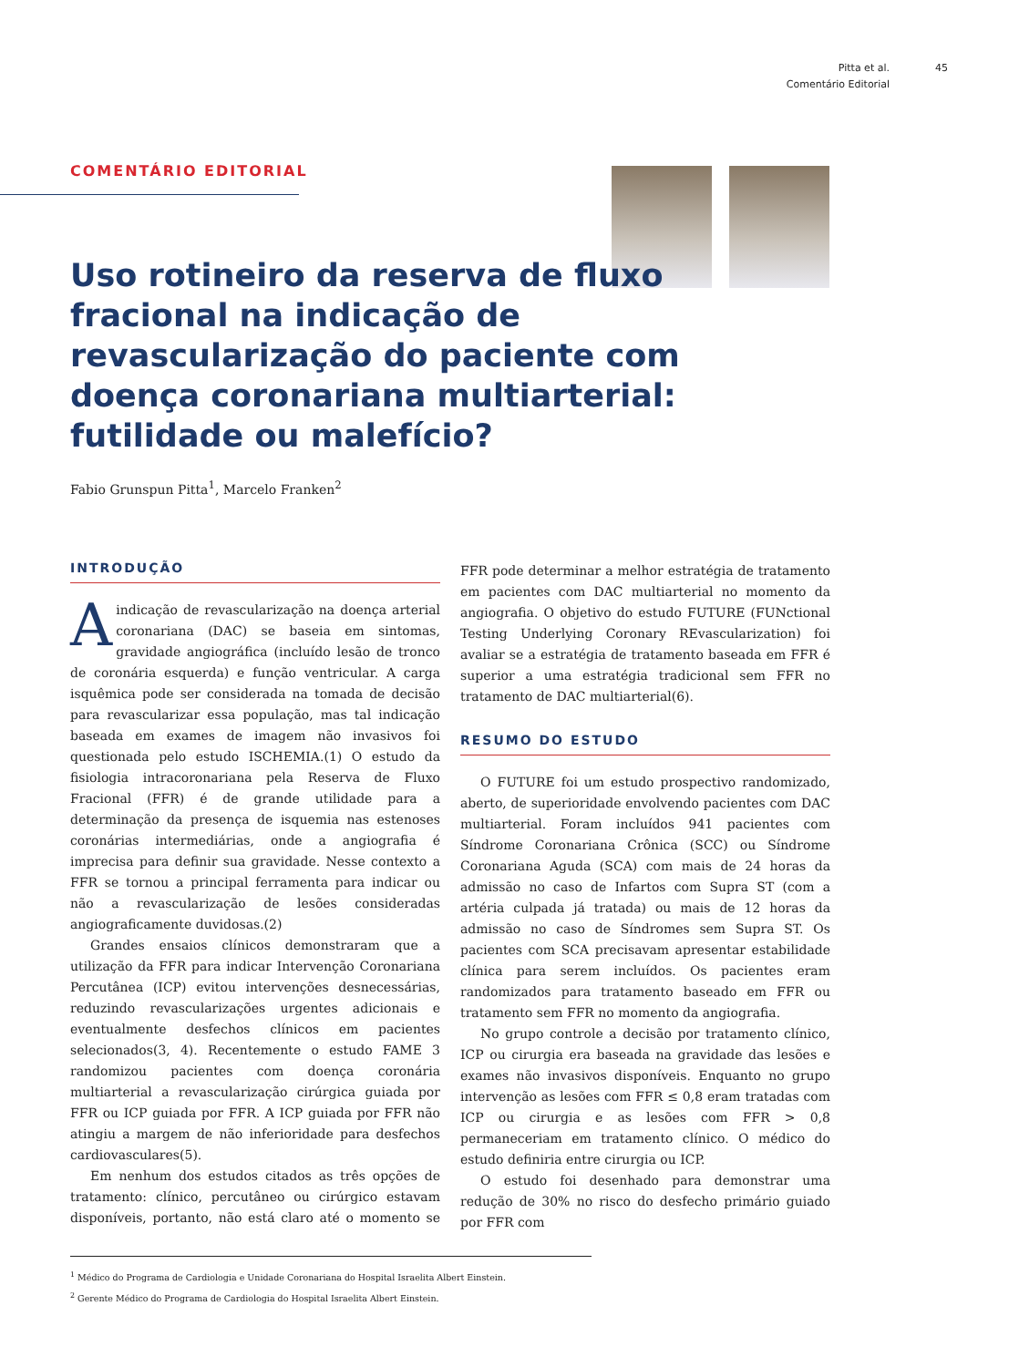Pitta et al. 45
Comentário Editorial 45
COMENTÁRIO EDITORIAL
Uso rotineiro da reserva de fluxo fracional na indicação de revascularização do paciente com doença coronariana multiarterial: futilidade ou malefício?
Fabio Grunspun Pitta<sup>1</sup>, Marcelo Franken<sup>2</sup>
INTRODUÇÃO
A indicação de revascularização na doença arterial coronariana (DAC) se baseia em sintomas, gravidade angiográfica (incluído lesão de tronco de coronária esquerda) e função ventricular. A carga isquêmica pode ser considerada na tomada de decisão para revascularizar essa população, mas tal indicação baseada em exames de imagem não invasivos foi questionada pelo estudo ISCHEMIA.(1) O estudo da fisiologia intracoronariana pela Reserva de Fluxo Fracional (FFR) é de grande utilidade para a determinação da presença de isquemia nas estenoses coronárias intermediárias, onde a angiografia é imprecisa para definir sua gravidade. Nesse contexto a FFR se tornou a principal ferramenta para indicar ou não a revascularização de lesões consideradas angiograficamente duvidosas.(2)
Grandes ensaios clínicos demonstraram que a utilização da FFR para indicar Intervenção Coronariana Percutânea (ICP) evitou intervenções desnecessárias, reduzindo revascularizações urgentes adicionais e eventualmente desfechos clínicos em pacientes selecionados(3, 4). Recentemente o estudo FAME 3 randomizou pacientes com doença coronária multiarterial a revascularização cirúrgica guiada por FFR ou ICP guiada por FFR. A ICP guiada por FFR não atingiu a margem de não inferioridade para desfechos cardiovasculares(5).
Em nenhum dos estudos citados as três opções de tratamento: clínico, percutâneo ou cirúrgico estavam disponíveis, portanto, não está claro até o momento se FFR pode determinar a melhor estratégia de tratamento em pacientes com DAC multiarterial no momento da angiografia. O objetivo do estudo FUTURE (FUNctional Testing Underlying Coronary REvascularization) foi avaliar se a estratégia de tratamento baseada em FFR é superior a uma estratégia tradicional sem FFR no tratamento de DAC multiarterial(6).
RESUMO DO ESTUDO
O FUTURE foi um estudo prospectivo randomizado, aberto, de superioridade envolvendo pacientes com DAC multiarterial. Foram incluídos 941 pacientes com Síndrome Coronariana Crônica (SCC) ou Síndrome Coronariana Aguda (SCA) com mais de 24 horas da admissão no caso de Infartos com Supra ST (com a artéria culpada já tratada) ou mais de 12 horas da admissão no caso de Síndromes sem Supra ST. Os pacientes com SCA precisavam apresentar estabilidade clínica para serem incluídos. Os pacientes eram randomizados para tratamento baseado em FFR ou tratamento sem FFR no momento da angiografia.
No grupo controle a decisão por tratamento clínico, ICP ou cirurgia era baseada na gravidade das lesões e exames não invasivos disponíveis. Enquanto no grupo intervenção as lesões com FFR ≤ 0,8 eram tratadas com ICP ou cirurgia e as lesões com FFR > 0,8 permaneceriam em tratamento clínico. O médico do estudo definiria entre cirurgia ou ICP.
O estudo foi desenhado para demonstrar uma redução de 30% no risco do desfecho primário guiado por FFR com
<sup>1</sup> Médico do Programa de Cardiologia e Unidade Coronariana do Hospital Israelita Albert Einstein.
<sup>2</sup> Gerente Médico do Programa de Cardiologia do Hospital Israelita Albert Einstein.